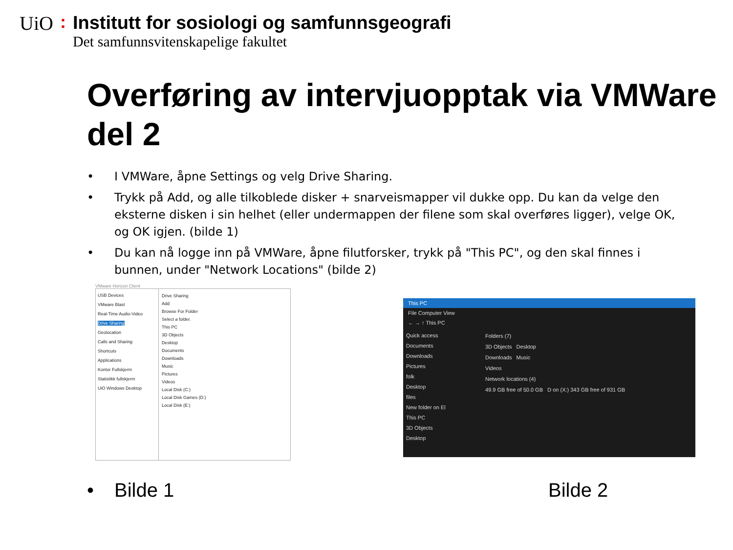UiO:
Institutt for sosiologi og samfunnsgeografi
Det samfunnsvitenskapelige fakultet
Overføring av intervjuopptak via VMWare del 2
• I VMWare, åpne Settings og velg Drive Sharing.
• Trykk på Add, og alle tilkoblede disker + snarveismapper vil dukke opp. Du kan da velge den eksterne disken i sin helhet (eller undermappen der filene som skal overføres ligger), velge OK, og OK igjen. (bilde 1)
• Du kan nå logge inn på VMWare, åpne filutforsker, trykk på "This PC", og den skal finnes i bunnen, under "Network Locations" (bilde 2)
VMware Horizon Client
USB Devices
VMware Blast
Real-Time Audio-Video
Drive Sharing
Geolocation
Calls and Sharing
Shortcuts
Applications
Kontor Fullskjerm
Statistikk fullskjerm
UiO Windows Desktop
Drive Sharing
Add
Browse For Folder
Select a folder.
This PC
3D Objects
Desktop
Documents
Downloads
Music
Pictures
Videos
Local Disk (C:)
Local Disk Games (D:)
Local Disk (E:)
This PC
File Computer View
← → ↑ This PC
Quick access
Documents
Downloads
Pictures
folk
Desktop
files
New folder on El
This PC
3D Objects
Desktop
Folders (7)
3D Objects Desktop
Downloads Music
Videos
Network locations (4)
49.9 GB free of 50.0 GB D on (X:) 343 GB free of 931 GB
• Bilde 1 Bilde 2